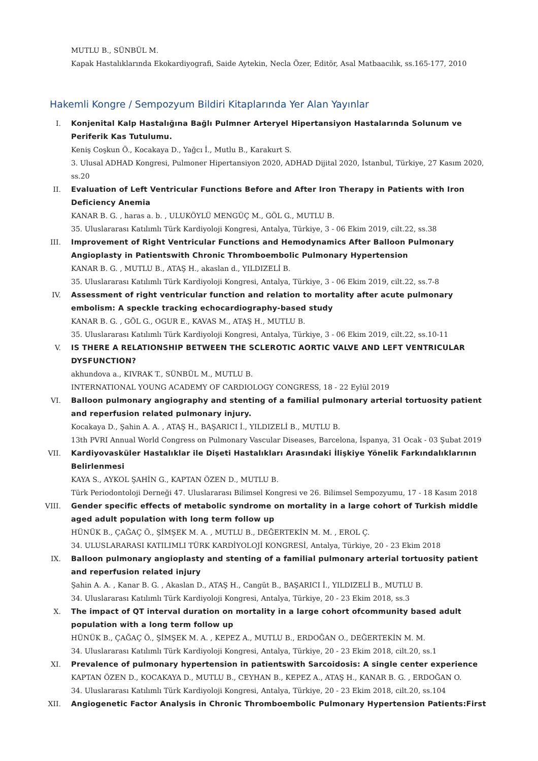MUTLU B., SÜNBÜL M.
Kapak Hastalıklarında Ekokardiyografi, Saide Aytekin, Necla Özer, Editör, Asal Matbaacılık, ss.165-177, 2010
Hakemli Kongre / Sempozyum Bildiri Kitaplarında Yer Alan Yayınlar
I. Konjenital Kalp Hastalığına Bağlı Pulmner Arteryel Hipertansiyon Hastalarında Solunum ve Periferik Kas Tutulumu.
Keniş Coşkun Ö., Kocakaya D., Yağcı İ., Mutlu B., Karakurt S.
3. Ulusal ADHAD Kongresi, Pulmoner Hipertansiyon 2020, ADHAD Dijital 2020, İstanbul, Türkiye, 27 Kasım 2020, ss.20
II. Evaluation of Left Ventricular Functions Before and After Iron Therapy in Patients with Iron Deficiency Anemia
KANAR B. G. , haras a. b. , ULUKÖYLÜ MENGÜÇ M., GÖL G., MUTLU B.
35. Uluslararası Katılımlı Türk Kardiyoloji Kongresi, Antalya, Türkiye, 3 - 06 Ekim 2019, cilt.22, ss.38
III. Improvement of Right Ventricular Functions and Hemodynamics After Balloon Pulmonary Angioplasty in Patientswith Chronic Thromboembolic Pulmonary Hypertension
KANAR B. G. , MUTLU B., ATAŞ H., akaslan d., YILDIZELİ B.
35. Uluslararası Katılımlı Türk Kardiyoloji Kongresi, Antalya, Türkiye, 3 - 06 Ekim 2019, cilt.22, ss.7-8
IV. Assessment of right ventricular function and relation to mortality after acute pulmonary embolism: A speckle tracking echocardiography-based study
KANAR B. G. , GÖL G., OGUR E., KAVAS M., ATAŞ H., MUTLU B.
35. Uluslararası Katılımlı Türk Kardiyoloji Kongresi, Antalya, Türkiye, 3 - 06 Ekim 2019, cilt.22, ss.10-11
V. IS THERE A RELATIONSHIP BETWEEN THE SCLEROTIC AORTIC VALVE AND LEFT VENTRICULAR DYSFUNCTION?
akhundova a., KIVRAK T., SÜNBÜL M., MUTLU B.
INTERNATIONAL YOUNG ACADEMY OF CARDIOLOGY CONGRESS, 18 - 22 Eylül 2019
VI. Balloon pulmonary angiography and stenting of a familial pulmonary arterial tortuosity patient and reperfusion related pulmonary injury.
Kocakaya D., Şahin A. A. , ATAŞ H., BAŞARICI İ., YILDIZELİ B., MUTLU B.
13th PVRI Annual World Congress on Pulmonary Vascular Diseases, Barcelona, İspanya, 31 Ocak - 03 Şubat 2019
VII. Kardiyovasküler Hastalıklar ile Dişeti Hastalıkları Arasındaki İlişkiye Yönelik Farkındalıklarının Belirlenmesi
KAYA S., AYKOL ŞAHİN G., KAPTAN ÖZEN D., MUTLU B.
Türk Periodontoloji Derneği 47. Uluslararası Bilimsel Kongresi ve 26. Bilimsel Sempozyumu, 17 - 18 Kasım 2018
VIII. Gender specific effects of metabolic syndrome on mortality in a large cohort of Turkish middle aged adult population with long term follow up
HÜNÜK B., ÇAĞAÇ Ö., ŞİMŞEK M. A. , MUTLU B., DEĞERTEKİN M. M. , EROL Ç.
34. ULUSLARARASI KATILIMLI TÜRK KARDİYOLOJİ KONGRESİ, Antalya, Türkiye, 20 - 23 Ekim 2018
IX. Balloon pulmonary angioplasty and stenting of a familial pulmonary arterial tortuosity patient and reperfusion related injury
Şahin A. A. , Kanar B. G. , Akaslan D., ATAŞ H., Cangüt B., BAŞARICI İ., YILDIZELİ B., MUTLU B.
34. Uluslararası Katılımlı Türk Kardiyoloji Kongresi, Antalya, Türkiye, 20 - 23 Ekim 2018, ss.3
X. The impact of QT interval duration on mortality in a large cohort ofcommunity based adult population with a long term follow up
HÜNÜK B., ÇAĞAÇ Ö., ŞİMŞEK M. A. , KEPEZ A., MUTLU B., ERDOĞAN O., DEĞERTEKİN M. M.
34. Uluslararası Katılımlı Türk Kardiyoloji Kongresi, Antalya, Türkiye, 20 - 23 Ekim 2018, cilt.20, ss.1
XI. Prevalence of pulmonary hypertension in patientswith Sarcoidosis: A single center experience
KAPTAN ÖZEN D., KOCAKAYA D., MUTLU B., CEYHAN B., KEPEZ A., ATAŞ H., KANAR B. G. , ERDOĞAN O.
34. Uluslararası Katılımlı Türk Kardiyoloji Kongresi, Antalya, Türkiye, 20 - 23 Ekim 2018, cilt.20, ss.104
XII. Angiogenetic Factor Analysis in Chronic Thromboembolic Pulmonary Hypertension Patients:First